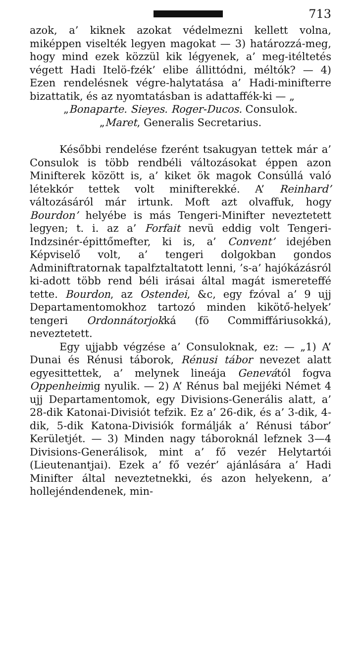713
azok, a’ kiknek azokat védelmezni kellett volna, miképpen viselték legyen magokat — 3) határozzá-meg, hogy mind ezek közzül kik légyenek, a’ meg-itéltetés végett Hadi Itelö-fzék’ elibe állittódni, méltók? — 4) Ezen rendelésnek végre-halytatása a’ Hadi-minifterre bizattatik, és az nyomtatásban is adattaffék-ki — „
„Bonaparte. Sieyes. Roger-Ducos. Consulok.
„Maret, Generalis Secretarius.
Későbbi rendelése fzerént tsakugyan tettek már a’ Consulok is több rendbéli változásokat éppen azon Minifterek között is, a’ kiket ök magok Consúllá való létekkór tettek volt minifterekké. A’ Reinhard’ változásáról már irtunk. Moft azt olvaffuk, hogy Bourdon’ helyébe is más Tengeri-Minifter neveztetett legyen; t. i. az a’ Forfait nevü eddig volt Tengeri-Indzsinér-épittőmefter, ki is, a’ Convent’ idejében Képviselő volt, a’ tengeri dolgokban gondos Adminiftratornak tapalfztaltatott lenni, ’s-a’ hajókázásról ki-adott több rend béli irásai által magát ismereteffé tette. Bourdon, az Ostendei, &c, egy fzóval a’ 9 ujj Departamentomokhoz tartozó minden kikötő-helyek’ tengeri Ordonnátorjokká (fö Commiffáriusokká), neveztetett.
Egy ujjabb végzése a’ Consuloknak, ez: — „1) A’ Dunai és Rénusi táborok, Rénusi tábor nevezet alatt egyesittettek, a’ melynek lineája Genevától fogva Oppenheimig nyulik. — 2) A’ Rénus bal mejjéki Német 4 ujj Departamentomok, egy Divisions-Generális alatt, a’ 28-dik Katonai-Divisiót tefzik. Ez a’ 26-dik, és a’ 3-dik, 4-dik, 5-dik Katona-Divisiók formálják a’ Rénusi tábor’ Kerületjét. — 3) Minden nagy táboroknál lefznek 3—4 Divisions-Generálisok, mint a’ fő vezér Helytartói (Lieutenantjai). Ezek a’ fő vezér’ ajánlására a’ Hadi Minifter által neveztetnekki, és azon helyekenn, a’ hollejéndendenek, min-